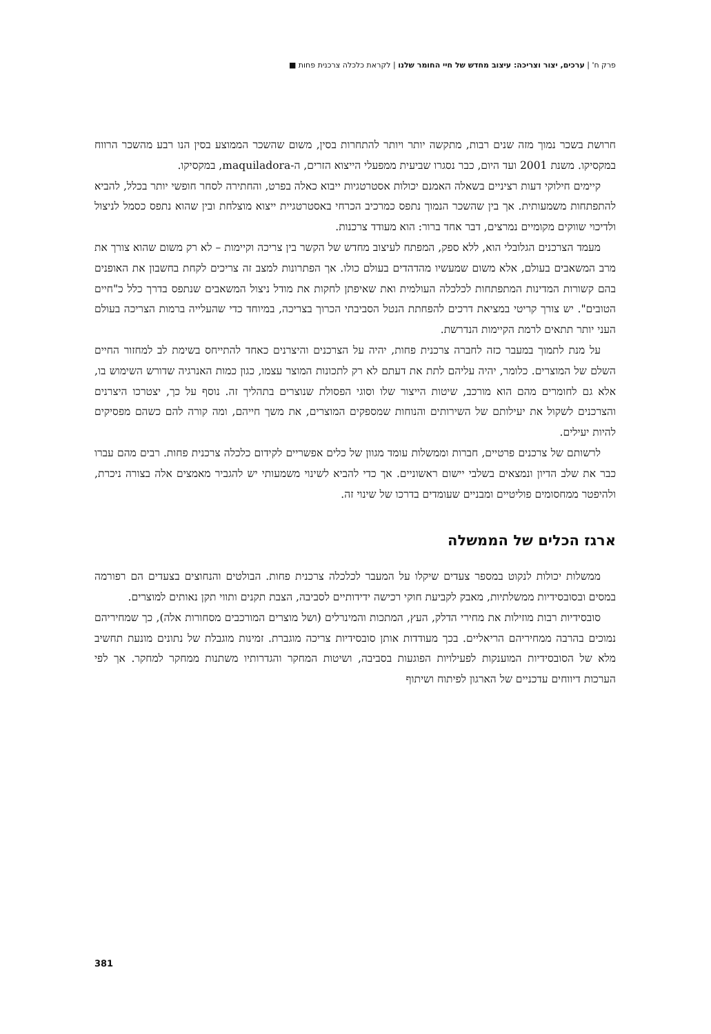פרק ח' | ערכים, יצור וצריכה: עיצוב מחדש של חיי החומר שלנו | לקראת כלכלה צרכנית פחות ■
חרושת בשכר נמוך מזה שנים רבות, מתקשה יותר ויותר להתחרות בסין, משום שהשכר הממוצע בסין הנו רבע מהשכר הרווח במקסיקו. משנת 2001 ועד היום, כבר נסגרו שביעית ממפעלי הייצוא הזרים, ה-maquiladora, במקסיקו.
קיימים חילוקי דעות רציניים בשאלה האמנם יכולות אסטרטגיות ייבוא כאלה בפרט, והחתירה לסחר חופשי יותר בכלל, להביא להתפתחות משמעותית. אך בין שהשכר הנמוך נתפס כמרכיב הכרחי באסטרטגיית ייצוא מוצלחת ובין שהוא נתפס כסמל לניצול ולדיכוי שווקים מקומיים נמרצים, דבר אחד ברור: הוא מעודד צרכנות.
מעמד הצרכנים הגלובלי הוא, ללא ספק, המפתח לעיצוב מחדש של הקשר בין צריכה וקיימות – לא רק משום שהוא צורך את מרב המשאבים בעולם, אלא משום שמעשיו מהדהדים בעולם כולו. אך הפתרונות למצב זה צריכים לקחת בחשבון את האופנים בהם קשורות המדינות המתפתחות לכלכלה העולמית ואת שאיפתן לחקות את מודל ניצול המשאבים שנתפס בדרך כלל כ"חיים הטובים". יש צורך קריטי במציאת דרכים להפחתת הנטל הסביבתי הכרוך בצריכה, במיוחד כדי שהעלייה ברמות הצריכה בעולם העני יותר תתאים לרמת הקיימות הנדרשת.
על מנת לתמוך במעבר כזה לחברה צרכנית פחות, יהיה על הצרכנים והיצרנים כאחד להתייחס בשימת לב למחזור החיים השלם של המוצרים. כלומר, יהיה עליהם לתת את דעתם לא רק לתכונות המוצר עצמו, כגון כמות האנרגיה שדורש השימוש בו, אלא גם לחומרים מהם הוא מורכב, שיטות הייצור שלו וסוגי הפסולת שנוצרים בתהליך זה. נוסף על כך, יצטרכו היצרנים והצרכנים לשקול את יעילותם של השירותים והנוחות שמספקים המוצרים, את משך חייהם, ומה קורה להם כשהם מפסיקים להיות יעילים.
לרשותם של צרכנים פרטיים, חברות וממשלות עומד מגוון של כלים אפשריים לקידום כלכלה צרכנית פחות. רבים מהם עברו כבר את שלב הדיון ונמצאים בשלבי יישום ראשוניים. אך כדי להביא לשינוי משמעותי יש להגביר מאמצים אלה בצורה ניכרת, ולהיפטר ממחסומים פוליטיים ומבניים שעומדים בדרכו של שינוי זה.
ארגז הכלים של הממשלה
ממשלות יכולות לנקוט במספר צעדים שיקלו על המעבר לכלכלה צרכנית פחות. הבולטים והנחוצים בצעדים הם רפורמה במסים ובסובסידיות ממשלתיות, מאבק לקביעת חוקי רכישה ידידותיים לסביבה, הצבת תקנים ותווי תקן נאותים למוצרים.
סובסידיות רבות מוזילות את מחירי הדלק, העץ, המתכות והמינרלים (ושל מוצרים המורכבים מסחורות אלה), כך שמחיריהם נמוכים בהרבה ממחיריהם הריאליים. בכך מעודדות אותן סובסידיות צריכה מוגברת. זמינות מוגבלת של נתונים מונעת תחשיב מלא של הסובסידיות המוענקות לפעילויות הפוגעות בסביבה, ושיטות המחקר והגדרותיו משתנות ממחקר למחקר. אך לפי הערכות דיווחים עדכניים של הארגון לפיתוח ושיתוף
381